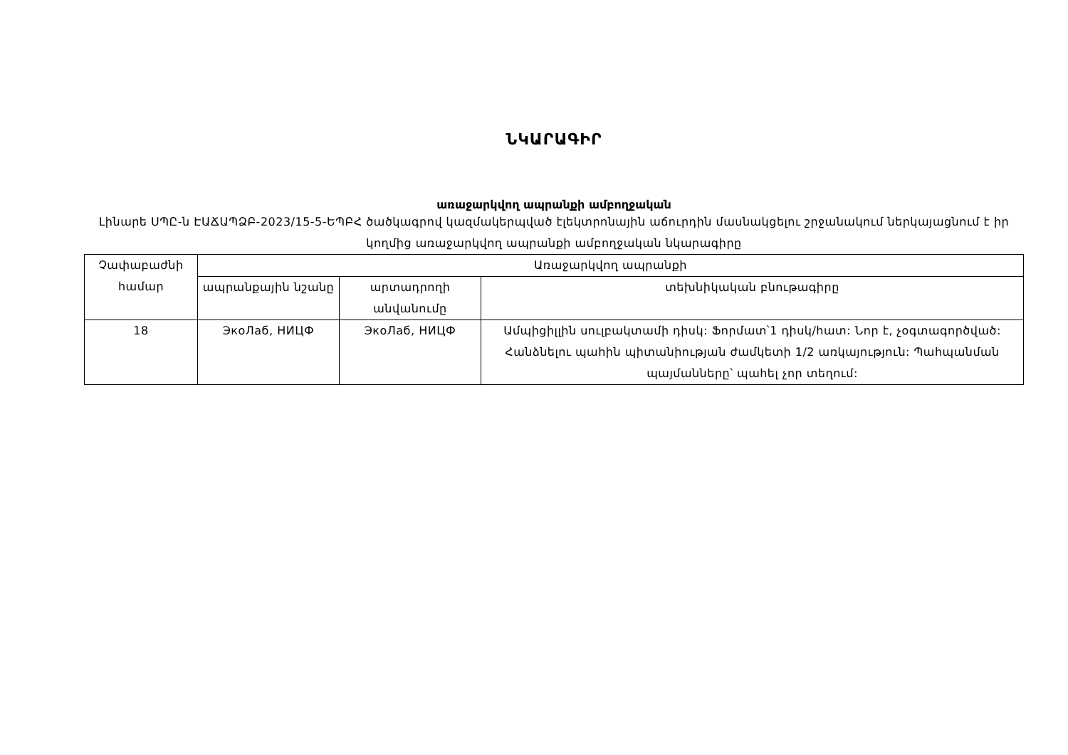ՆԿԱՐԱԳԻՐ
առաջարկվող ապրանքի ամբողջական
Լինարե ՍՊԸ-ն ԷԱՃԱՊՁԲ-2023/15-5-ԵՊԲՀ ծածկագրով կազմակերպված էլեկտրոնային աճուրդին մասնակցելու շրջանակում ներկայացնում է իր կողմից առաջարկվող ապրանքի ամբողջական նկարագիրը
| Չափաբաժնի համար | Առաջարկվող ապրանքի | | |
| --- | --- | --- | --- |
| | ապրանքային նշանը | արտադրողի անվանումը | տեխնիկական բնութագիրը |
| 18 | ЭкоЛаб, НИЦФ | ЭкоЛаб, НИЦФ | Ամպիցիլլին սուլբակտամի դիսկ: Ֆորմատ՝1 դիսկ/հատ: Նոր է, չօգտագործված: Հանձնելու պահին պիտանիության ժամկետի 1/2 առկայություն: Պահպանման պայմանները՝ պահել չոր տեղում: |